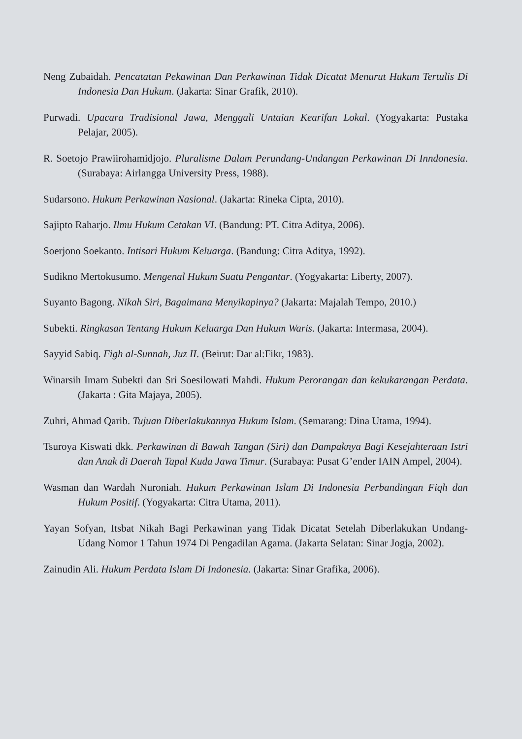Neng Zubaidah. Pencatatan Pekawinan Dan Perkawinan Tidak Dicatat Menurut Hukum Tertulis Di Indonesia Dan Hukum. (Jakarta: Sinar Grafik, 2010).
Purwadi. Upacara Tradisional Jawa, Menggali Untaian Kearifan Lokal. (Yogyakarta: Pustaka Pelajar, 2005).
R. Soetojo Prawiirohamidjojo. Pluralisme Dalam Perundang-Undangan Perkawinan Di Inndonesia. (Surabaya: Airlangga University Press, 1988).
Sudarsono. Hukum Perkawinan Nasional. (Jakarta: Rineka Cipta, 2010).
Sajipto Raharjo. Ilmu Hukum Cetakan VI. (Bandung: PT. Citra Aditya, 2006).
Soerjono Soekanto. Intisari Hukum Keluarga. (Bandung: Citra Aditya, 1992).
Sudikno Mertokusumo. Mengenal Hukum Suatu Pengantar. (Yogyakarta: Liberty, 2007).
Suyanto Bagong. Nikah Siri, Bagaimana Menyikapinya? (Jakarta: Majalah Tempo, 2010.)
Subekti. Ringkasan Tentang Hukum Keluarga Dan Hukum Waris. (Jakarta: Intermasa, 2004).
Sayyid Sabiq. Figh al-Sunnah, Juz II. (Beirut: Dar al:Fikr, 1983).
Winarsih Imam Subekti dan Sri Soesilowati Mahdi. Hukum Perorangan dan kekukarangan Perdata. (Jakarta : Gita Majaya, 2005).
Zuhri, Ahmad Qarib. Tujuan Diberlakukannya Hukum Islam. (Semarang: Dina Utama, 1994).
Tsuroya Kiswati dkk. Perkawinan di Bawah Tangan (Siri) dan Dampaknya Bagi Kesejahteraan Istri dan Anak di Daerah Tapal Kuda Jawa Timur. (Surabaya: Pusat G’ender IAIN Ampel, 2004).
Wasman dan Wardah Nuroniah. Hukum Perkawinan Islam Di Indonesia Perbandingan Fiqh dan Hukum Positif. (Yogyakarta: Citra Utama, 2011).
Yayan Sofyan, Itsbat Nikah Bagi Perkawinan yang Tidak Dicatat Setelah Diberlakukan Undang-Udang Nomor 1 Tahun 1974 Di Pengadilan Agama. (Jakarta Selatan: Sinar Jogja, 2002).
Zainudin Ali. Hukum Perdata Islam Di Indonesia. (Jakarta: Sinar Grafika, 2006).